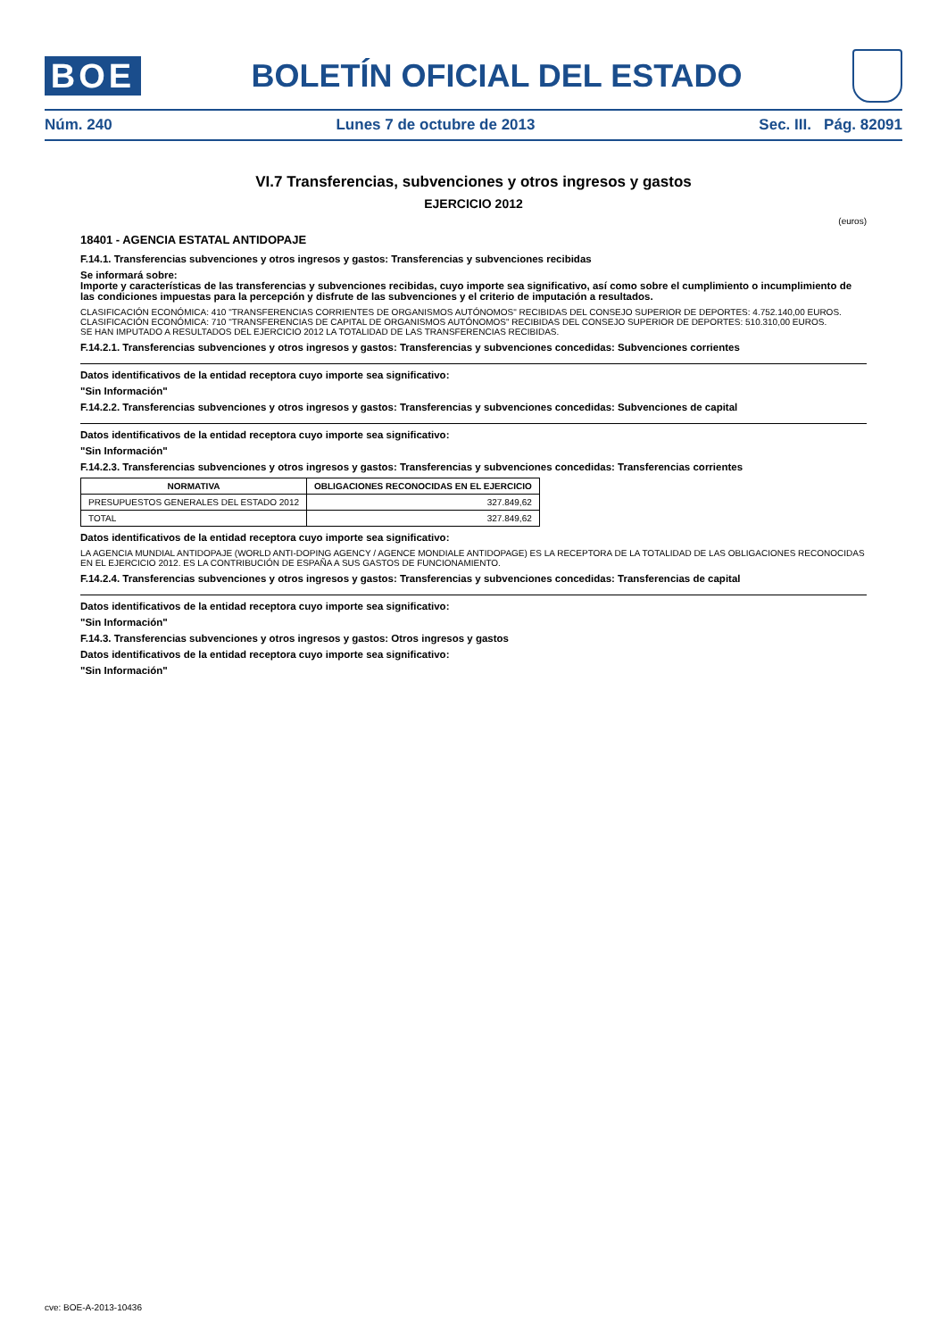BOE
BOLETÍN OFICIAL DEL ESTADO
Núm. 240 Lunes 7 de octubre de 2013 Sec. III. Pág. 82091
VI.7 Transferencias, subvenciones y otros ingresos y gastos
EJERCICIO 2012
(euros)
18401 - AGENCIA ESTATAL ANTIDOPAJE
F.14.1. Transferencias subvenciones y otros ingresos y gastos: Transferencias y subvenciones recibidas
Se informará sobre:
Importe y características de las transferencias y subvenciones recibidas, cuyo importe sea significativo, así como sobre el cumplimiento o incumplimiento de las condiciones impuestas para la percepción y disfrute de las subvenciones y el criterio de imputación a resultados.
CLASIFICACIÓN ECONÓMICA: 410 "TRANSFERENCIAS CORRIENTES DE ORGANISMOS AUTÓNOMOS" RECIBIDAS DEL CONSEJO SUPERIOR DE DEPORTES: 4.752.140,00 EUROS.
CLASIFICACIÓN ECONÓMICA: 710 "TRANSFERENCIAS DE CAPITAL DE ORGANISMOS AUTÓNOMOS" RECIBIDAS DEL CONSEJO SUPERIOR DE DEPORTES: 510.310,00 EUROS.
SE HAN IMPUTADO A RESULTADOS DEL EJERCICIO 2012 LA TOTALIDAD DE LAS TRANSFERENCIAS RECIBIDAS.
F.14.2.1. Transferencias subvenciones y otros ingresos y gastos: Transferencias y subvenciones concedidas: Subvenciones corrientes
Datos identificativos de la entidad receptora cuyo importe sea significativo:
"Sin Información"
F.14.2.2. Transferencias subvenciones y otros ingresos y gastos: Transferencias y subvenciones concedidas: Subvenciones de capital
Datos identificativos de la entidad receptora cuyo importe sea significativo:
"Sin Información"
F.14.2.3. Transferencias subvenciones y otros ingresos y gastos: Transferencias y subvenciones concedidas: Transferencias corrientes
| NORMATIVA | OBLIGACIONES RECONOCIDAS EN EL EJERCICIO |
| --- | --- |
| PRESUPUESTOS GENERALES DEL ESTADO 2012 | 327.849,62 |
| TOTAL | 327.849,62 |
Datos identificativos de la entidad receptora cuyo importe sea significativo:
LA AGENCIA MUNDIAL ANTIDOPAJE (WORLD ANTI-DOPING AGENCY / AGENCE MONDIALE ANTIDOPAGE) ES LA RECEPTORA DE LA TOTALIDAD DE LAS OBLIGACIONES RECONOCIDAS EN EL EJERCICIO 2012. ES LA CONTRIBUCIÓN DE ESPAÑA A SUS GASTOS DE FUNCIONAMIENTO.
F.14.2.4. Transferencias subvenciones y otros ingresos y gastos: Transferencias y subvenciones concedidas: Transferencias de capital
Datos identificativos de la entidad receptora cuyo importe sea significativo:
"Sin Información"
F.14.3. Transferencias subvenciones y otros ingresos y gastos: Otros ingresos y gastos
Datos identificativos de la entidad receptora cuyo importe sea significativo:
"Sin Información"
cve: BOE-A-2013-10436